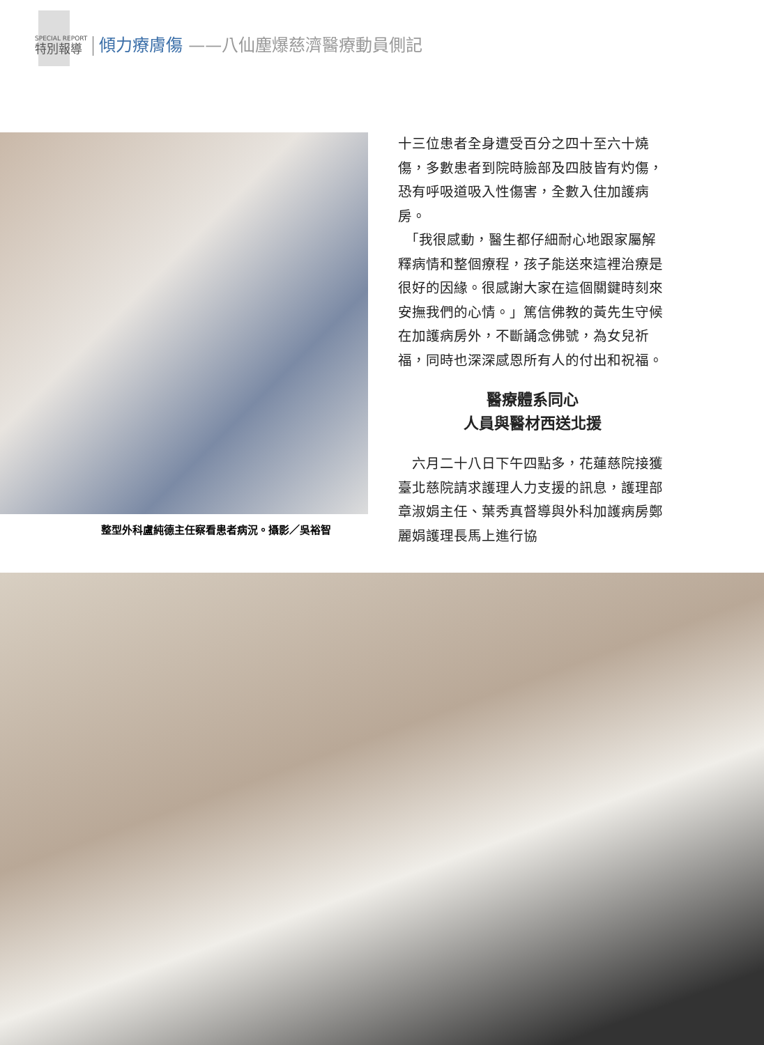SPECIAL REPORT
特別報導
傾力療膚傷
——八仙塵爆慈濟醫療動員側記
整型外科盧純德主任察看患者病況。攝影／吳裕智
十三位患者全身遭受百分之四十至六十燒傷，多數患者到院時臉部及四肢皆有灼傷，恐有呼吸道吸入性傷害，全數入住加護病房。
　「我很感動，醫生都仔細耐心地跟家屬解釋病情和整個療程，孩子能送來這裡治療是很好的因緣。很感謝大家在這個關鍵時刻來安撫我們的心情。」篤信佛教的黃先生守候在加護病房外，不斷誦念佛號，為女兒祈福，同時也深深感恩所有人的付出和祝福。
醫療體系同心
人員與醫材西送北援
　六月二十八日下午四點多，花蓮慈院接獲臺北慈院請求護理人力支援的訊息，護理部章淑娟主任、葉秀真督導與外科加護病房鄭麗娟護理長馬上進行協